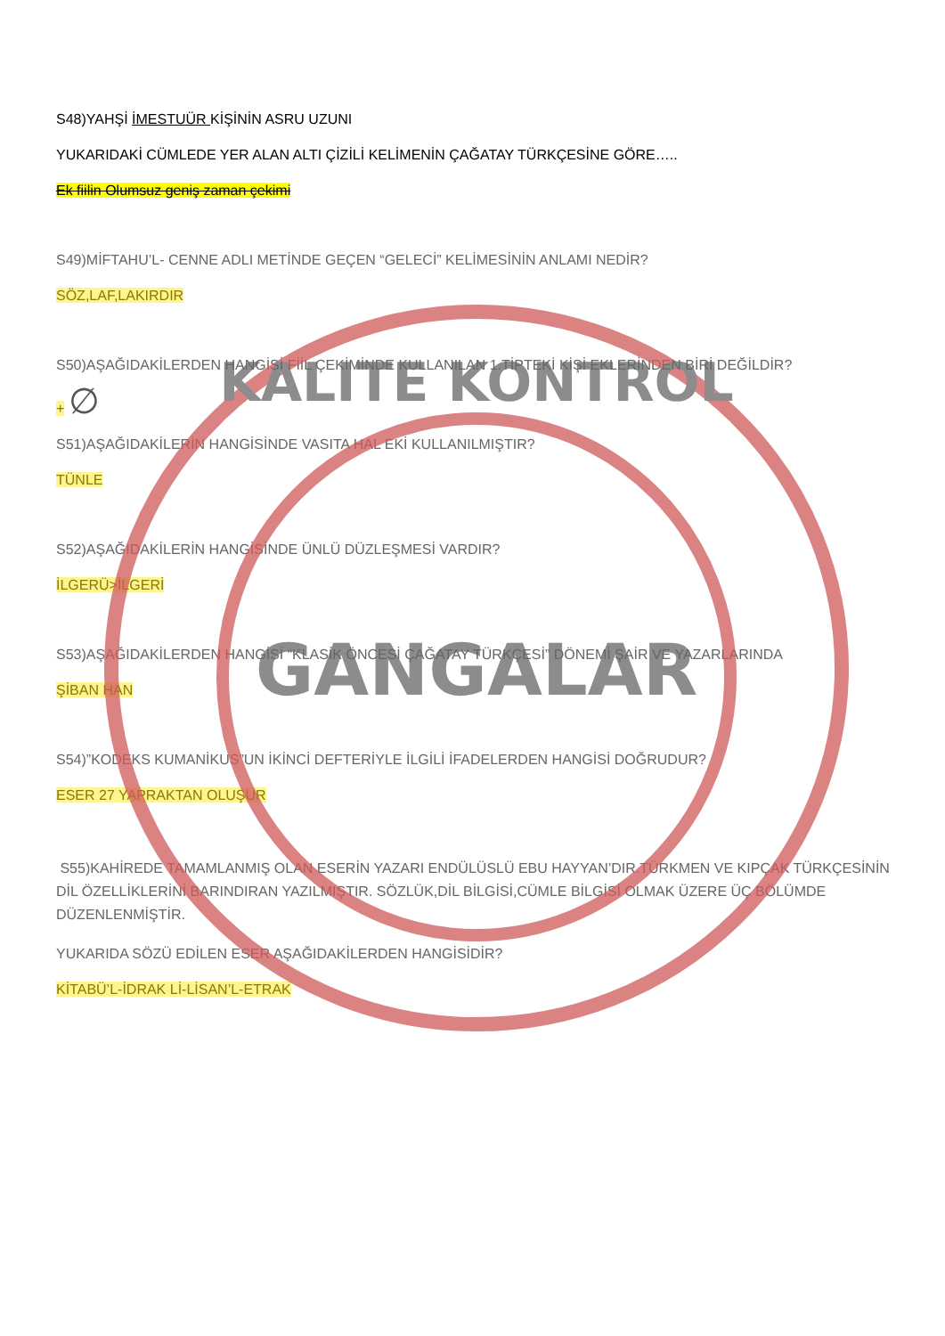GANGALAR
KALITE KONTROL
S48)YAHŞİ İMESTUÜR KİŞİNİN ASRU UZUNI
YUKARIDAKİ CÜMLEDE YER ALAN ALTI ÇİZİLİ KELİMENİN ÇAĞATAY TÜRKÇESİNE GÖRE…..
Ek fiilin Olumsuz geniş zaman çekimi
S49)MİFTAHU’L- CENNE ADLI METİNDE GEÇEN “GELECİ” KELİMESİNİN ANLAMI NEDİR?
SÖZ,LAF,LAKIRDIR
S50)AŞAĞIDAKİLERDEN HANGİSİ FİİL ÇEKİMİNDE KULLANILAN 1.TİPTEKİ KİŞİ EKLERİNDEN BİRİ DEĞİLDİR?
+ ∅
S51)AŞAĞIDAKİLERİN HANGİSİNDE VASITA HAL EKİ KULLANILMIŞTIR?
TÜNLE
S52)AŞAĞIDAKİLERİN HANGİSİNDE ÜNLÜ DÜZLEŞMESİ VARDIR?
İLGERÜ>İLGERİ
S53)AŞAĞIDAKİLERDEN HANGİSİ “KLASİK ÖNCESİ ÇAĞATAY TÜRKÇESİ” DÖNEMİ ŞAİR VE YAZARLARINDA
ŞİBAN HAN
S54)”KODEKS KUMANİKUS”UN İKİNCİ DEFTERİYLE İLGİLİ İFADELERDEN HANGİSİ DOĞRUDUR?
ESER 27 YAPRAKTAN OLUŞUR
S55)KAHİREDE TAMAMLANMIŞ OLAN ESERİN YAZARI ENDÜLÜSLÜ EBU HAYYAN’DIR.TÜRKMEN VE KIPÇAK TÜRKÇESİNİN DİL ÖZELLİKLERİNİ BARINDIRAN YAZILMIŞTIR. SÖZLÜK,DİL BİLGİSİ,CÜMLE BİLGİSİ OLMAK ÜZERE ÜÇ BÖLÜMDE DÜZENLENMİŞTİR.
YUKARIDA SÖZÜ EDİLEN ESER AŞAĞIDAKİLERDEN HANGİSİDİR?
KİTABÜ’L-İDRAK Lİ-LİSAN’L-ETRAK